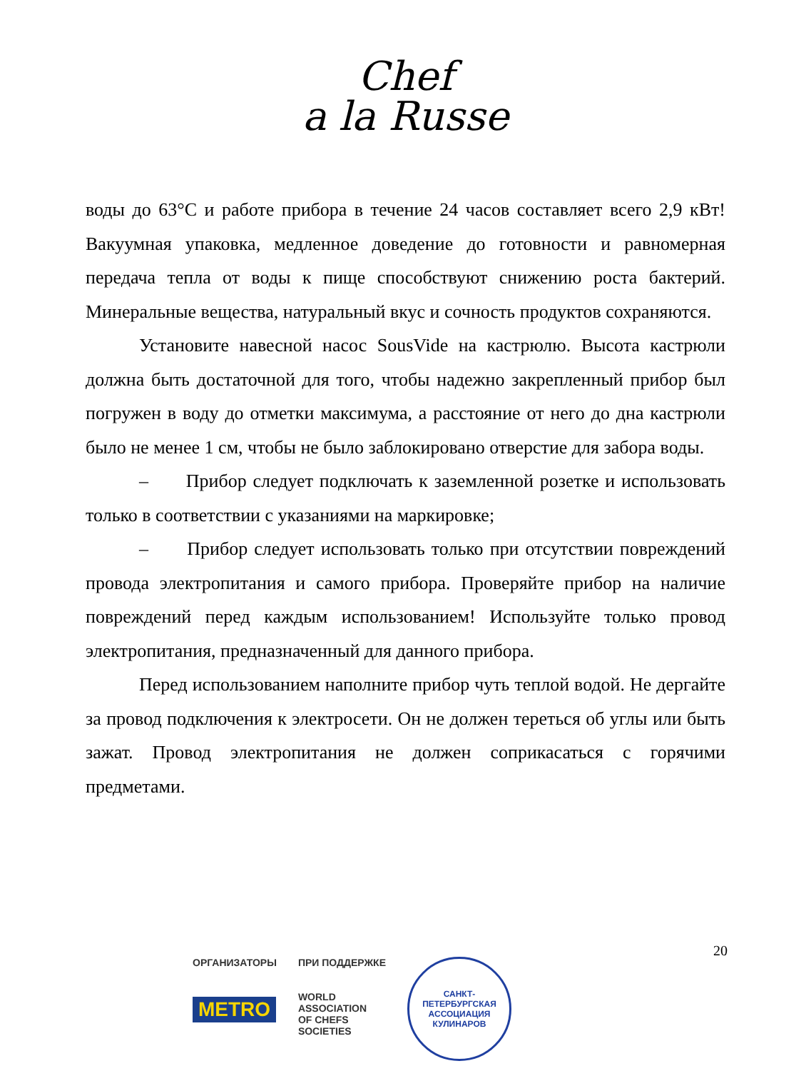Chef
a la Russe
воды до 63°C и работе прибора в течение 24 часов составляет всего 2,9 кВт! Вакуумная упаковка, медленное доведение до готовности и равномерная передача тепла от воды к пище способствуют снижению роста бактерий. Минеральные вещества, натуральный вкус и сочность продуктов сохраняются.
Установите навесной насос SousVide на кастрюлю. Высота кастрюли должна быть достаточной для того, чтобы надежно закрепленный прибор был погружен в воду до отметки максимума, а расстояние от него до дна кастрюли было не менее 1 см, чтобы не было заблокировано отверстие для забора воды.
– Прибор следует подключать к заземленной розетке и использовать только в соответствии с указаниями на маркировке;
– Прибор следует использовать только при отсутствии повреждений провода электропитания и самого прибора. Проверяйте прибор на наличие повреждений перед каждым использованием! Используйте только провод электропитания, предназначенный для данного прибора.
Перед использованием наполните прибор чуть теплой водой. Не дергайте за провод подключения к электросети. Он не должен тереться об углы или быть зажат. Провод электропитания не должен соприкасаться с горячими предметами.
20
ОРГАНИЗАТОРЫ
METRO
ПРИ ПОДДЕРЖКЕ
WORLD
ASSOCIATION
OF CHEFS
SOCIETIES
САНКТ-ПЕТЕРБУРГСКАЯ
АССОЦИАЦИЯ КУЛИНАРОВ